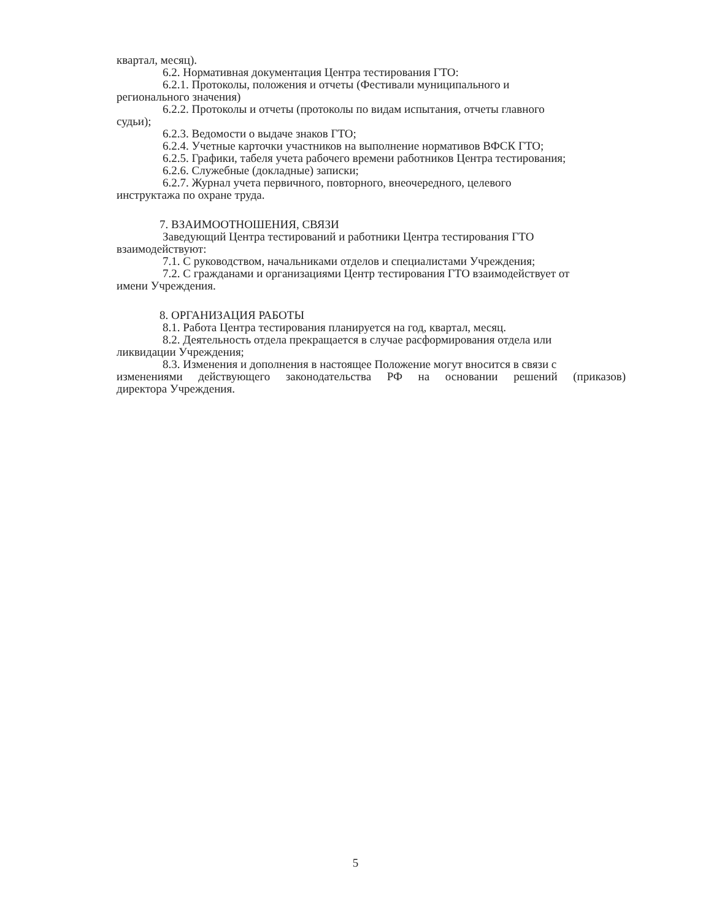квартал, месяц).
6.2. Нормативная документация Центра тестирования ГТО:
6.2.1. Протоколы, положения и отчеты (Фестивали муниципального и
регионального значения)
6.2.2. Протоколы и отчеты (протоколы по видам испытания, отчеты главного
судьи);
6.2.3. Ведомости о выдаче знаков ГТО;
6.2.4. Учетные карточки участников на выполнение нормативов ВФСК ГТО;
6.2.5. Графики, табеля учета рабочего времени работников Центра тестирования;
6.2.6. Служебные (докладные) записки;
6.2.7. Журнал учета первичного, повторного, внеочередного, целевого
инструктажа по охране труда.
7. ВЗАИМООТНОШЕНИЯ, СВЯЗИ
Заведующий Центра тестирований и работники Центра тестирования ГТО
взаимодействуют:
7.1. С руководством, начальниками отделов и специалистами Учреждения;
7.2. С гражданами и организациями Центр тестирования ГТО взаимодействует от
имени Учреждения.
8. ОРГАНИЗАЦИЯ РАБОТЫ
8.1. Работа Центра тестирования планируется на год, квартал, месяц.
8.2. Деятельность отдела прекращается в случае расформирования отдела или
ликвидации Учреждения;
8.3. Изменения и дополнения в настоящее Положение могут вносится в связи с
изменениями действующего законодательства РФ на основании решений (приказов)
директора Учреждения.
5